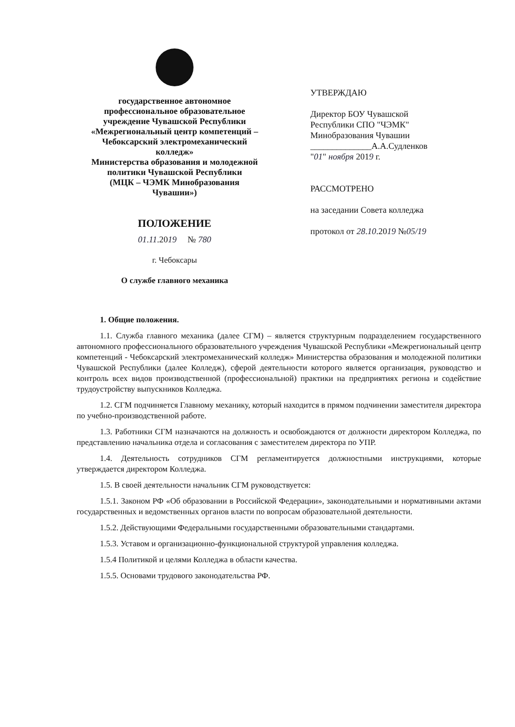государственное автономное
профессиональное образовательное
учреждение Чувашской Республики
«Межрегиональный центр компетенций –
Чебоксарский электромеханический
колледж»
Министерства образования и молодежной
политики Чувашской Республики
(МЦК – ЧЭМК Минобразования
Чувашии»)
ПОЛОЖЕНИЕ
01.11.2019 № 780
г. Чебоксары
О службе главного механика
УТВЕРЖДАЮ
Директор БОУ Чувашской
Республики СПО "ЧЭМК"
Минобразования Чувашии
______________А.А.Судленков
"01" ноября 2019 г.
РАССМОТРЕНО
на заседании Совета колледжа
протокол от 28.10.2019 №05/19
1. Общие положения.
1.1. Служба главного механика (далее СГМ) – является структурным подразделением государственного автономного профессионального образовательного учреждения Чувашской Республики «Межрегиональный центр компетенций - Чебоксарский электромеханический колледж» Министерства образования и молодежной политики Чувашской Республики (далее Колледж), сферой деятельности которого является организация, руководство и контроль всех видов производственной (профессиональной) практики на предприятиях региона и содействие трудоустройству выпускников Колледжа.
1.2. СГМ подчиняется Главному механику, который находится в прямом подчинении заместителя директора по учебно-производственной работе.
1.3. Работники СГМ назначаются на должность и освобождаются от должности директором Колледжа, по представлению начальника отдела и согласования с заместителем директора по УПР.
1.4. Деятельность сотрудников СГМ регламентируется должностными инструкциями, которые утверждается директором Колледжа.
1.5. В своей деятельности начальник СГМ руководствуется:
1.5.1. Законом РФ «Об образовании в Российской Федерации», законодательными и нормативными актами государственных и ведомственных органов власти по вопросам образовательной деятельности.
1.5.2. Действующими Федеральными государственными образовательными стандартами.
1.5.3. Уставом и организационно-функциональной структурой управления колледжа.
1.5.4 Политикой и целями Колледжа в области качества.
1.5.5. Основами трудового законодательства РФ.